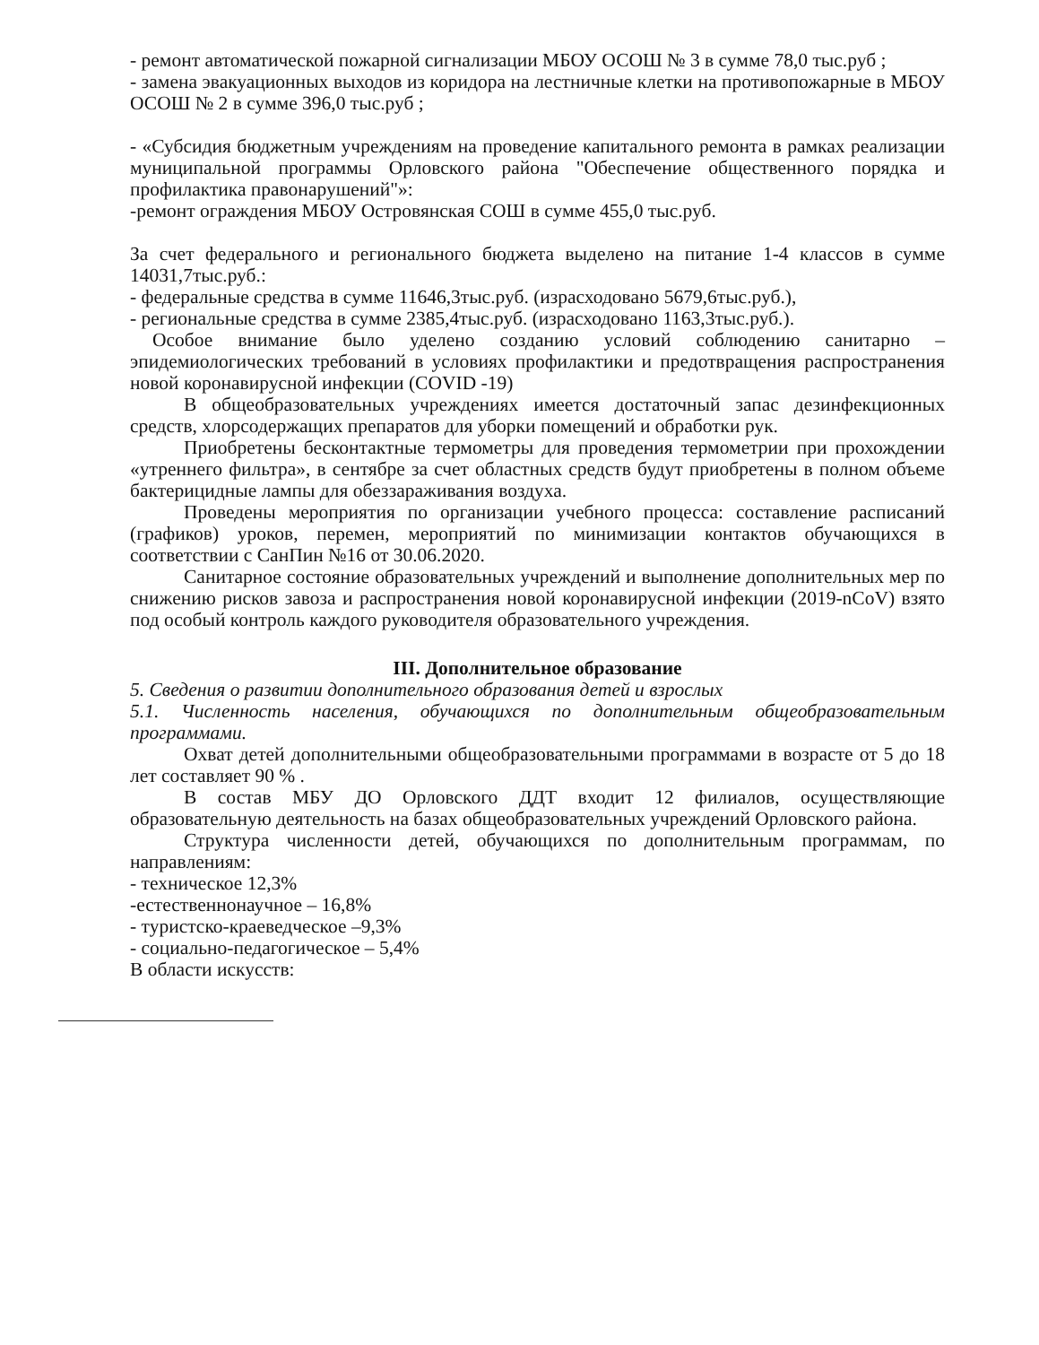- ремонт автоматической пожарной сигнализации МБОУ ОСОШ № 3 в сумме 78,0 тыс.руб ;
- замена эвакуационных выходов из коридора на лестничные клетки на противопожарные в МБОУ ОСОШ № 2 в сумме 396,0 тыс.руб ;
- «Субсидия бюджетным учреждениям на проведение капитального ремонта в рамках реализации муниципальной программы Орловского района "Обеспечение общественного порядка и профилактика правонарушений"»:
-ремонт ограждения МБОУ Островянская СОШ в сумме 455,0 тыс.руб.
За счет федерального и регионального бюджета выделено на питание 1-4 классов в сумме 14031,7тыс.руб.:
- федеральные средства в сумме 11646,3тыс.руб. (израсходовано 5679,6тыс.руб.),
- региональные средства в сумме 2385,4тыс.руб. (израсходовано 1163,3тыс.руб.).
Особое внимание было уделено созданию условий соблюдению санитарно – эпидемиологических требований в условиях профилактики и предотвращения распространения новой коронавирусной инфекции (COVID -19)
В общеобразовательных учреждениях имеется достаточный запас дезинфекционных средств, хлорсодержащих препаратов для уборки помещений и обработки рук.
Приобретены бесконтактные термометры для проведения термометрии при прохождении «утреннего фильтра», в сентябре за счет областных средств будут приобретены в полном объеме бактерицидные лампы для обеззараживания воздуха.
Проведены мероприятия по организации учебного процесса: составление расписаний (графиков) уроков, перемен, мероприятий по минимизации контактов обучающихся в соответствии с СанПин №16 от 30.06.2020.
Санитарное состояние образовательных учреждений и выполнение дополнительных мер по снижению рисков завоза и распространения новой коронавирусной инфекции (2019-nCoV) взято под особый контроль каждого руководителя образовательного учреждения.
III. Дополнительное образование
5. Сведения о развитии дополнительного образования детей и взрослых
5.1. Численность населения, обучающихся по дополнительным общеобразовательным программами.
Охват детей дополнительными общеобразовательными программами в возрасте от 5 до 18 лет составляет 90 % .
В состав МБУ ДО Орловского ДДТ входит 12 филиалов, осуществляющие образовательную деятельность на базах общеобразовательных учреждений Орловского района.
Структура численности детей, обучающихся по дополнительным программам, по направлениям:
- техническое 12,3%
-естественнонаучное – 16,8%
- туристско-краеведческое –9,3%
- социально-педагогическое – 5,4%
В области искусств: